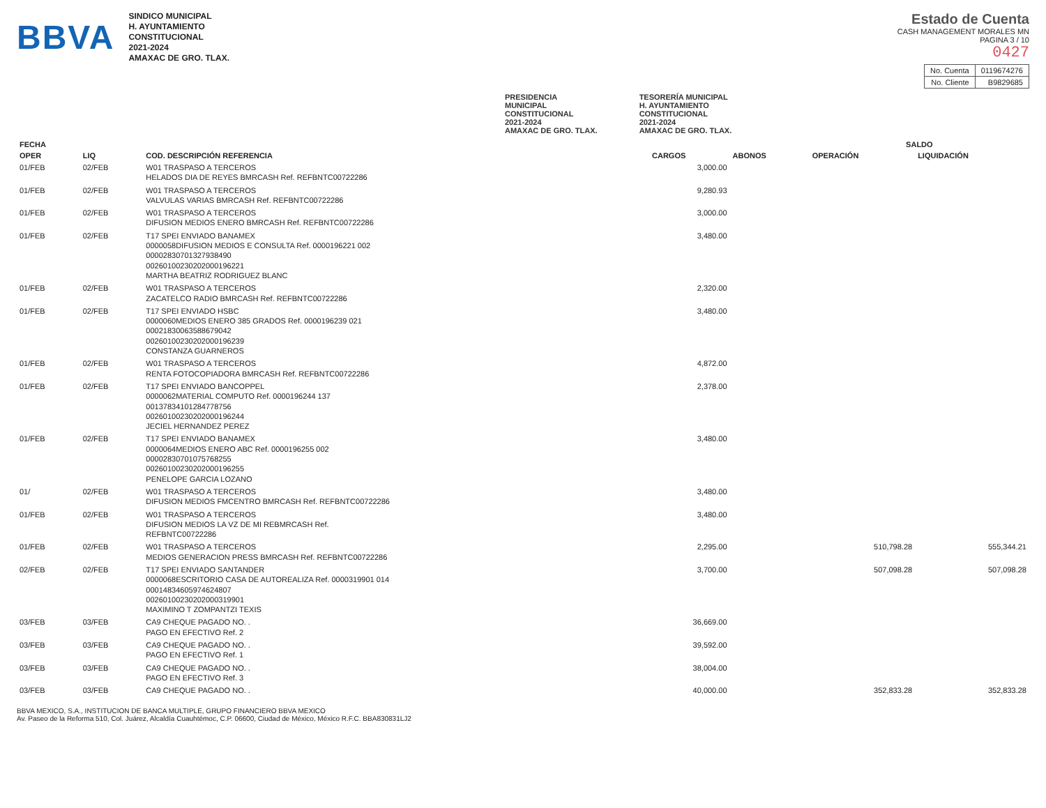BBVA
SINDICO MUNICIPAL
H. AYUNTAMIENTO
CONSTITUCIONAL
2021-2024
AMAXAC DE GRO. TLAX.
Estado de Cuenta
CASH MANAGEMENT MORALES MN
PAGINA 3 / 10
0427
| No. Cuenta | 0119674276 |
| No. Cliente | B9829685 |
PRESIDENCIA
MUNICIPAL
CONSTITUCIONAL
2021-2024
AMAXAC DE GRO. TLAX.
TESORERÍA MUNICIPAL
H. AYUNTAMIENTO
CONSTITUCIONAL
2021-2024
AMAXAC DE GRO. TLAX.
| FECHA | | | | | SALDO | |
| --- | --- | --- | --- | --- | --- | --- |
| OPER | LIQ | COD. DESCRIPCIÓN REFERENCIA | CARGOS | ABONOS | OPERACIÓN | LIQUIDACIÓN |
| 01/FEB | 02/FEB | W01 TRASPASO A TERCEROS HELADOS DIA DE REYES BMRCASH Ref. REFBNTC00722286 | 3,000.00 | | | |
| 01/FEB | 02/FEB | W01 TRASPASO A TERCEROS VALVULAS VARIAS BMRCASH Ref. REFBNTC00722286 | 9,280.93 | | | |
| 01/FEB | 02/FEB | W01 TRASPASO A TERCEROS DIFUSION MEDIOS ENERO BMRCASH Ref. REFBNTC00722286 | 3,000.00 | | | |
| 01/FEB | 02/FEB | T17 SPEI ENVIADO BANAMEX 0000058DIFUSION MEDIOS E CONSULTA Ref. 0000196221 002 00002830701327938490 00260100230202000196221 MARTHA BEATRIZ RODRIGUEZ BLANC | 3,480.00 | | | |
| 01/FEB | 02/FEB | W01 TRASPASO A TERCEROS ZACATELCO RADIO BMRCASH Ref. REFBNTC00722286 | 2,320.00 | | | |
| 01/FEB | 02/FEB | T17 SPEI ENVIADO HSBC 0000060MEDIOS ENERO 385 GRADOS Ref. 0000196239 021 00021830063588679042 00260100230202000196239 CONSTANZA GUARNEROS | 3,480.00 | | | |
| 01/FEB | 02/FEB | W01 TRASPASO A TERCEROS RENTA FOTOCOPIADORA BMRCASH Ref. REFBNTC00722286 | 4,872.00 | | | |
| 01/FEB | 02/FEB | T17 SPEI ENVIADO BANCOPPEL 0000062MATERIAL COMPUTO Ref. 0000196244 137 00137834101284778756 00260100230202000196244 JECIEL HERNANDEZ PEREZ | 2,378.00 | | | |
| 01/FEB | 02/FEB | T17 SPEI ENVIADO BANAMEX 0000064MEDIOS ENERO ABC Ref. 0000196255 002 00002830701075768255 00260100230202000196255 PENELOPE GARCIA LOZANO | 3,480.00 | | | |
| 01/ | 02/FEB | W01 TRASPASO A TERCEROS DIFUSION MEDIOS FMCENTRO BMRCASH Ref. REFBNTC00722286 | 3,480.00 | | | |
| 01/FEB | 02/FEB | W01 TRASPASO A TERCEROS DIFUSION MEDIOS LA VZ DE MI REBMRCASH Ref. REFBNTC00722286 | 3,480.00 | | | |
| 01/FEB | 02/FEB | W01 TRASPASO A TERCEROS MEDIOS GENERACION PRESS BMRCASH Ref. REFBNTC00722286 | 2,295.00 | | 510,798.28 | 555,344.21 |
| 02/FEB | 02/FEB | T17 SPEI ENVIADO SANTANDER 0000068ESCRITORIO CASA DE AUTOREALIZA Ref. 0000319901 014 00014834605974624807 00260100230202000319901 MAXIMINO T ZOMPANTZI TEXIS | 3,700.00 | | 507,098.28 | 507,098.28 |
| 03/FEB | 03/FEB | CA9 CHEQUE PAGADO NO. . PAGO EN EFECTIVO Ref. 2 | 36,669.00 | | | |
| 03/FEB | 03/FEB | CA9 CHEQUE PAGADO NO. . PAGO EN EFECTIVO Ref. 1 | 39,592.00 | | | |
| 03/FEB | 03/FEB | CA9 CHEQUE PAGADO NO. . PAGO EN EFECTIVO Ref. 3 | 38,004.00 | | | |
| 03/FEB | 03/FEB | CA9 CHEQUE PAGADO NO. . | 40,000.00 | | 352,833.28 | 352,833.28 |
BBVA MEXICO, S.A., INSTITUCION DE BANCA MULTIPLE, GRUPO FINANCIERO BBVA MEXICO
Av. Paseo de la Reforma 510, Col. Juárez, Alcaldía Cuauhtémoc, C.P. 06600, Ciudad de México, México R.F.C. BBA830831LJ2